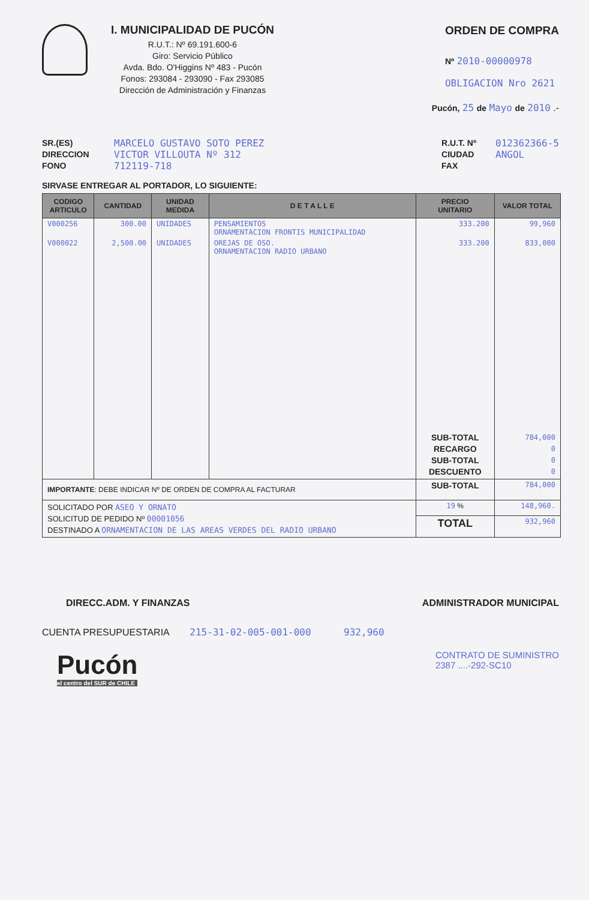I. MUNICIPALIDAD DE PUCÓN
R.U.T.: Nº 69.191.600-6
Giro: Servicio Público
Avda. Bdo. O'Higgins Nº 483 - Pucón
Fonos: 293084 - 293090 - Fax 293085
Dirección de Administración y Finanzas
ORDEN DE COMPRA
Nº 2010-00000978
OBLIGACION Nro 2621
Pucón, 25 de Mayo de 2010 .-
SR.(ES)
DIRECCION
FONO
MARCELO GUSTAVO SOTO PEREZ
VICTOR VILLOUTA Nº 312
712119-718
R.U.T. Nº
CIUDAD
FAX
012362366-5
ANGOL
SIRVASE ENTREGAR AL PORTADOR, LO SIGUIENTE:
| CODIGO ARTICULO | CANTIDAD | UNIDAD MEDIDA | D E T A L L E | PRECIO UNITARIO | VALOR TOTAL |
| --- | --- | --- | --- | --- | --- |
| V000256 | 300.00 | UNIDADES | PENSAMIENTOS ORNAMENTACION FRONTIS MUNICIPALIDAD | 333.200 | 99,960 |
| V000022 | 2,500.00 | UNIDADES | OREJAS DE OSO. ORNAMENTACION RADIO URBANO | 333.200 | 833,000 |
| | | | | SUB-TOTAL RECARGO SUB-TOTAL DESCUENTO | 784,000 0 0 0 |
| IMPORTANTE : DEBE INDICAR Nº DE ORDEN DE COMPRA AL FACTURAR | | | | SUB-TOTAL | 784,000 |
| SOLICITADO POR ASEO Y ORNATO SOLICITUD DE PEDIDO Nº 00001056 DESTINADO A ORNAMENTACION DE LAS AREAS VERDES DEL RADIO URBANO | | | | 19 % | 148,960. |
| | | | | TOTAL | 932,960 |
DIRECC.ADM. Y FINANZAS ADMINISTRADOR MUNICIPAL
CUENTA PRESUPUESTARIA 215-31-02-005-001-000 932,960
Pucón
el centro del SUR de CHILE
CONTRATO DE SUMINISTRO
2387 ....-292-SC10